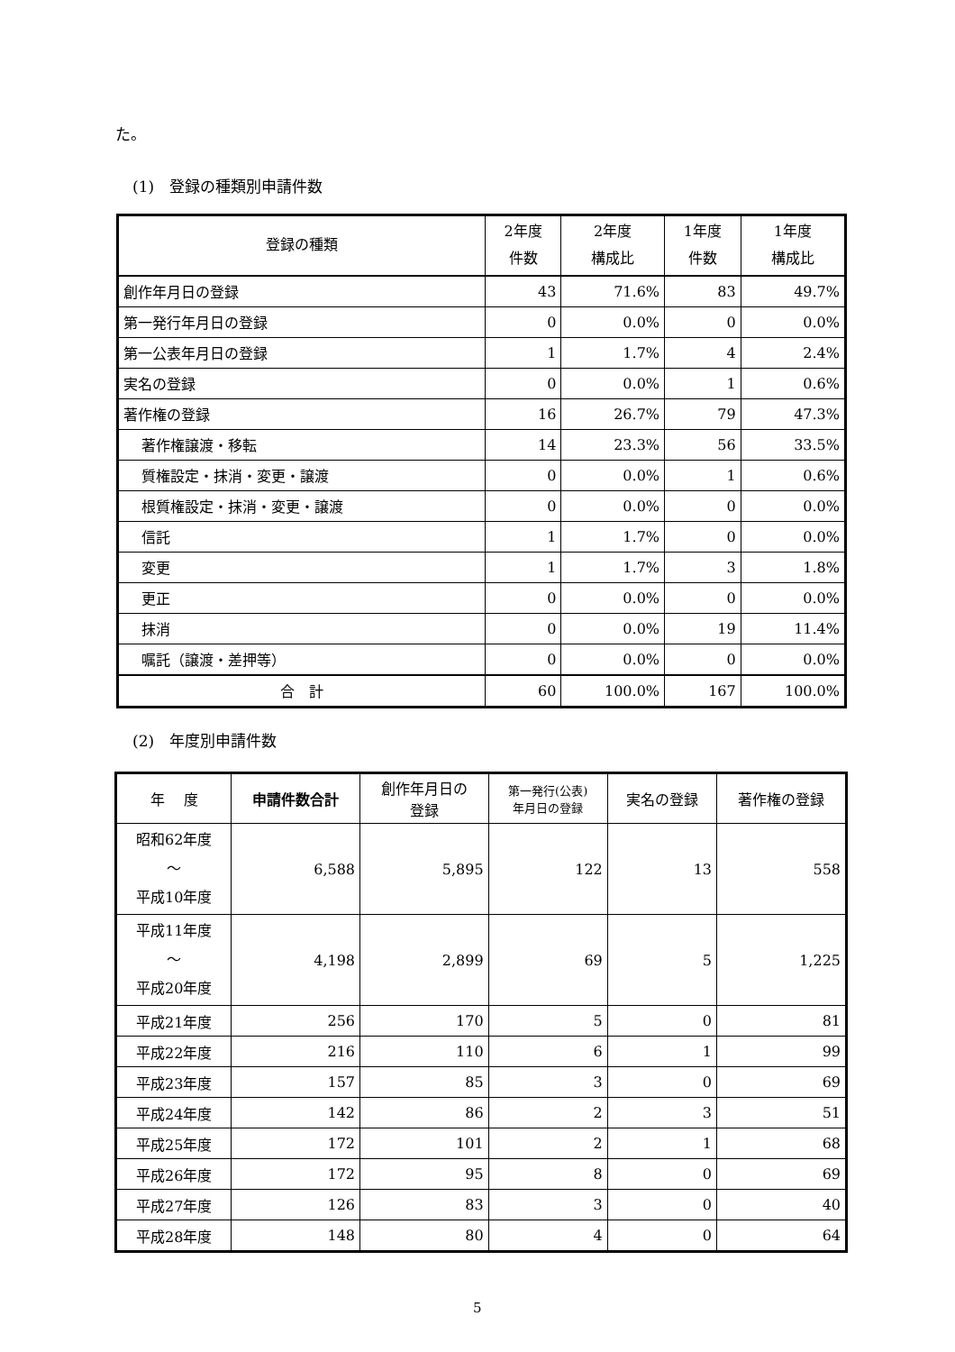た。
(1)　登録の種類別申請件数
| 登録の種類 | 2年度 件数 | 2年度 構成比 | 1年度 件数 | 1年度 構成比 |
| --- | --- | --- | --- | --- |
| 創作年月日の登録 | 43 | 71.6% | 83 | 49.7% |
| 第一発行年月日の登録 | 0 | 0.0% | 0 | 0.0% |
| 第一公表年月日の登録 | 1 | 1.7% | 4 | 2.4% |
| 実名の登録 | 0 | 0.0% | 1 | 0.6% |
| 著作権の登録 | 16 | 26.7% | 79 | 47.3% |
| 著作権譲渡・移転 | 14 | 23.3% | 56 | 33.5% |
| 質権設定・抹消・変更・譲渡 | 0 | 0.0% | 1 | 0.6% |
| 根質権設定・抹消・変更・譲渡 | 0 | 0.0% | 0 | 0.0% |
| 信託 | 1 | 1.7% | 0 | 0.0% |
| 変更 | 1 | 1.7% | 3 | 1.8% |
| 更正 | 0 | 0.0% | 0 | 0.0% |
| 抹消 | 0 | 0.0% | 19 | 11.4% |
| 嘱託（譲渡・差押等） | 0 | 0.0% | 0 | 0.0% |
| 合 計 | 60 | 100.0% | 167 | 100.0% |
(2)　年度別申請件数
| 年 度 | 申請件数合計 | 創作年月日の 登録 | 第一発行(公表) 年月日の登録 | 実名の登録 | 著作権の登録 |
| --- | --- | --- | --- | --- | --- |
| 昭和62年度 ～ 平成10年度 | 6,588 | 5,895 | 122 | 13 | 558 |
| 平成11年度 ～ 平成20年度 | 4,198 | 2,899 | 69 | 5 | 1,225 |
| 平成21年度 | 256 | 170 | 5 | 0 | 81 |
| 平成22年度 | 216 | 110 | 6 | 1 | 99 |
| 平成23年度 | 157 | 85 | 3 | 0 | 69 |
| 平成24年度 | 142 | 86 | 2 | 3 | 51 |
| 平成25年度 | 172 | 101 | 2 | 1 | 68 |
| 平成26年度 | 172 | 95 | 8 | 0 | 69 |
| 平成27年度 | 126 | 83 | 3 | 0 | 40 |
| 平成28年度 | 148 | 80 | 4 | 0 | 64 |
5